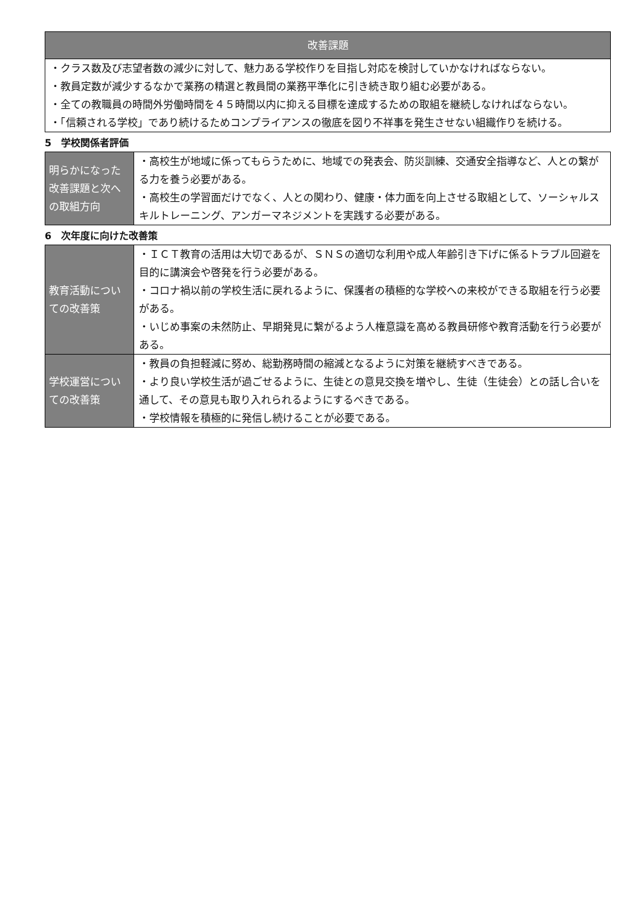| 改善課題 |
| --- |
| ・クラス数及び志望者数の減少に対して、魅力ある学校作りを目指し対応を検討していかなければならない。 ・教員定数が減少するなかで業務の精選と教員間の業務平準化に引き続き取り組む必要がある。 ・全ての教職員の時間外労働時間を４５時間以内に抑える目標を達成するための取組を継続しなければならない。 ・「信頼される学校」であり続けるためコンプライアンスの徹底を図り不祥事を発生させない組織作りを続ける。 |
5　学校関係者評価
| 明らかになった改善課題と次への取組方向 | ・高校生が地域に係ってもらうために、地域での発表会、防災訓練、交通安全指導など、人との繋がる力を養う必要がある。 ・高校生の学習面だけでなく、人との関わり、健康・体力面を向上させる取組として、ソーシャルスキルトレーニング、アンガーマネジメントを実践する必要がある。 |
6　次年度に向けた改善策
| 教育活動についての改善策 | ・ＩＣＴ教育の活用は大切であるが、ＳＮＳの適切な利用や成人年齢引き下げに係るトラブル回避を目的に講演会や啓発を行う必要がある。 ・コロナ禍以前の学校生活に戻れるように、保護者の積極的な学校への来校ができる取組を行う必要がある。 ・いじめ事案の未然防止、早期発見に繋がるよう人権意識を高める教員研修や教育活動を行う必要がある。 |
| 学校運営についての改善策 | ・教員の負担軽減に努め、総勤務時間の縮減となるように対策を継続すべきである。 ・より良い学校生活が過ごせるように、生徒との意見交換を増やし、生徒（生徒会）との話し合いを通して、その意見も取り入れられるようにするべきである。 ・学校情報を積極的に発信し続けることが必要である。 |